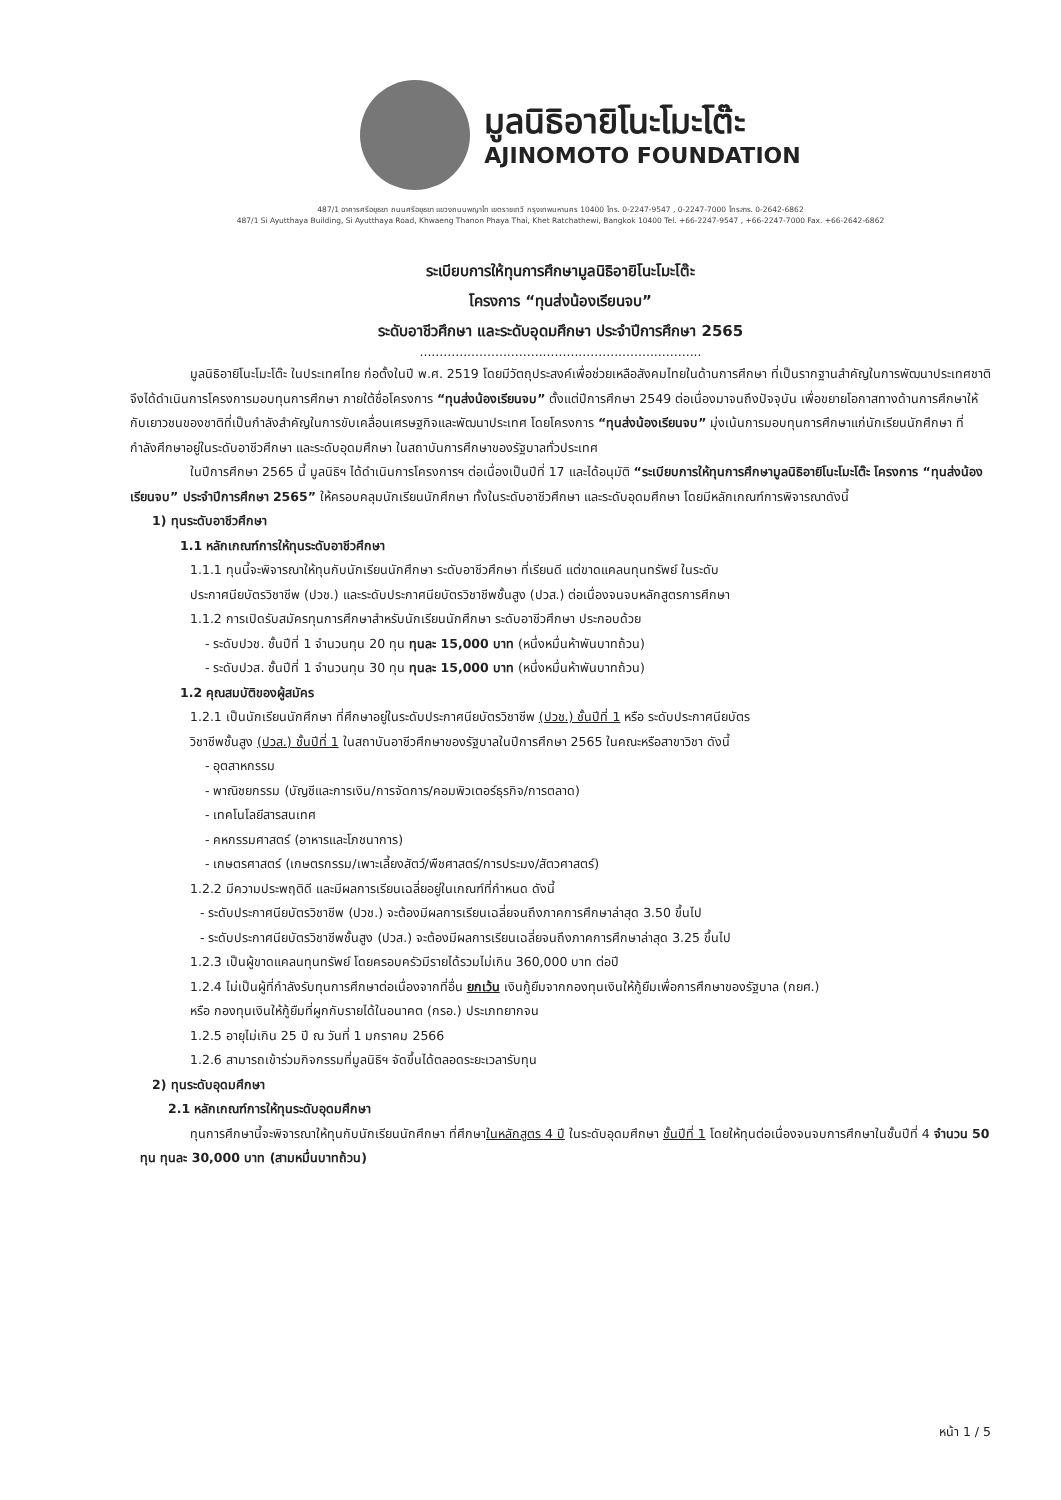มูลนิธิอายิโนะโมะโต๊ะ
AJINOMOTO FOUNDATION
487/1 อาคารศรีอยุธยา ถนนศรีอยุธยา แขวงถนนพญาไท เขตราชเทวี กรุงเทพมหานคร 10400 โทร. 0-2247-9547 , 0-2247-7000 โทรสาร. 0-2642-6862
487/1 Si Ayutthaya Building, Si Ayutthaya Road, Khwaeng Thanon Phaya Thai, Khet Ratchathewi, Bangkok 10400 Tel. +66-2247-9547 , +66-2247-7000 Fax. +66-2642-6862
ระเบียบการให้ทุนการศึกษามูลนิธิอายิโนะโมะโต๊ะ
โครงการ “ทุนส่งน้องเรียนจบ”
ระดับอาชีวศึกษา และระดับอุดมศึกษา ประจำปีการศึกษา 2565
.......................................................................
มูลนิธิอายิโนะโมะโต๊ะ ในประเทศไทย ก่อตั้งในปี พ.ศ. 2519 โดยมีวัตถุประสงค์เพื่อช่วยเหลือสังคมไทยในด้านการศึกษา ที่เป็นรากฐานสำคัญในการพัฒนาประเทศชาติ จึงได้ดำเนินการโครงการมอบทุนการศึกษา ภายใต้ชื่อโครงการ “ทุนส่งน้องเรียนจบ” ตั้งแต่ปีการศึกษา 2549 ต่อเนื่องมาจนถึงปัจจุบัน เพื่อขยายโอกาสทางด้านการศึกษาให้กับเยาวชนของชาติที่เป็นกำลังสำคัญในการขับเคลื่อนเศรษฐกิจและพัฒนาประเทศ โดยโครงการ “ทุนส่งน้องเรียนจบ” มุ่งเน้นการมอบทุนการศึกษาแก่นักเรียนนักศึกษา ที่กำลังศึกษาอยู่ในระดับอาชีวศึกษา และระดับอุดมศึกษา ในสถาบันการศึกษาของรัฐบาลทั่วประเทศ
ในปีการศึกษา 2565 นี้ มูลนิธิฯ ได้ดำเนินการโครงการฯ ต่อเนื่องเป็นปีที่ 17 และได้อนุมัติ “ระเบียบการให้ทุนการศึกษามูลนิธิอายิโนะโมะโต๊ะ โครงการ “ทุนส่งน้องเรียนจบ” ประจำปีการศึกษา 2565” ให้ครอบคลุมนักเรียนนักศึกษา ทั้งในระดับอาชีวศึกษา และระดับอุดมศึกษา โดยมีหลักเกณฑ์การพิจารณาดังนี้
1) ทุนระดับอาชีวศึกษา
1.1 หลักเกณฑ์การให้ทุนระดับอาชีวศึกษา
1.1.1 ทุนนี้จะพิจารณาให้ทุนกับนักเรียนนักศึกษา ระดับอาชีวศึกษา ที่เรียนดี แต่ขาดแคลนทุนทรัพย์ ในระดับ
ประกาศนียบัตรวิชาชีพ (ปวช.) และระดับประกาศนียบัตรวิชาชีพชั้นสูง (ปวส.) ต่อเนื่องจนจบหลักสูตรการศึกษา
1.1.2 การเปิดรับสมัครทุนการศึกษาสำหรับนักเรียนนักศึกษา ระดับอาชีวศึกษา ประกอบด้วย
- ระดับปวช. ชั้นปีที่ 1 จำนวนทุน 20 ทุน ทุนละ 15,000 บาท (หนึ่งหมื่นห้าพันบาทถ้วน)
- ระดับปวส. ชั้นปีที่ 1 จำนวนทุน 30 ทุน ทุนละ 15,000 บาท (หนึ่งหมื่นห้าพันบาทถ้วน)
1.2 คุณสมบัติของผู้สมัคร
1.2.1 เป็นนักเรียนนักศึกษา ที่ศึกษาอยู่ในระดับประกาศนียบัตรวิชาชีพ (ปวช.) ชั้นปีที่ 1 หรือ ระดับประกาศนียบัตร
วิชาชีพชั้นสูง (ปวส.) ชั้นปีที่ 1 ในสถาบันอาชีวศึกษาของรัฐบาลในปีการศึกษา 2565 ในคณะหรือสาขาวิชา ดังนี้
- อุตสาหกรรม
- พาณิชยกรรม (บัญชีและการเงิน/การจัดการ/คอมพิวเตอร์ธุรกิจ/การตลาด)
- เทคโนโลยีสารสนเทศ
- คหกรรมศาสตร์ (อาหารและโภชนาการ)
- เกษตรศาสตร์ (เกษตรกรรม/เพาะเลี้ยงสัตว์/พืชศาสตร์/การประมง/สัตวศาสตร์)
1.2.2 มีความประพฤติดี และมีผลการเรียนเฉลี่ยอยู่ในเกณฑ์ที่กำหนด ดังนี้
- ระดับประกาศนียบัตรวิชาชีพ (ปวช.) จะต้องมีผลการเรียนเฉลี่ยจนถึงภาคการศึกษาล่าสุด 3.50 ขึ้นไป
- ระดับประกาศนียบัตรวิชาชีพชั้นสูง (ปวส.) จะต้องมีผลการเรียนเฉลี่ยจนถึงภาคการศึกษาล่าสุด 3.25 ขึ้นไป
1.2.3 เป็นผู้ขาดแคลนทุนทรัพย์ โดยครอบครัวมีรายได้รวมไม่เกิน 360,000 บาท ต่อปี
1.2.4 ไม่เป็นผู้ที่กำลังรับทุนการศึกษาต่อเนื่องจากที่อื่น ยกเว้น เงินกู้ยืมจากกองทุนเงินให้กู้ยืมเพื่อการศึกษาของรัฐบาล (กยศ.)
หรือ กองทุนเงินให้กู้ยืมที่ผูกกับรายได้ในอนาคต (กรอ.) ประเภทยากจน
1.2.5 อายุไม่เกิน 25 ปี ณ วันที่ 1 มกราคม 2566
1.2.6 สามารถเข้าร่วมกิจกรรมที่มูลนิธิฯ จัดขึ้นได้ตลอดระยะเวลารับทุน
2) ทุนระดับอุดมศึกษา
2.1 หลักเกณฑ์การให้ทุนระดับอุดมศึกษา
ทุนการศึกษานี้จะพิจารณาให้ทุนกับนักเรียนนักศึกษา ที่ศึกษาในหลักสูตร 4 ปี ในระดับอุดมศึกษา ชั้นปีที่ 1 โดยให้ทุนต่อเนื่องจนจบการศึกษาในชั้นปีที่ 4 จำนวน 50 ทุน ทุนละ 30,000 บาท (สามหมื่นบาทถ้วน)
หน้า 1 / 5